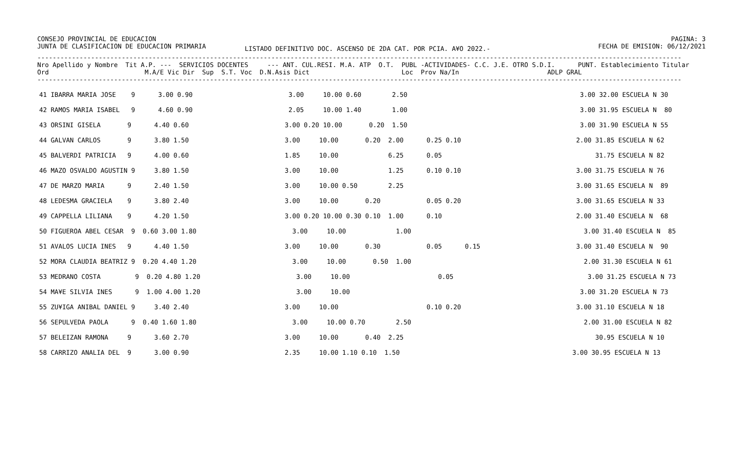CONSEJO PROVINCIAL DE EDUCACION
JUNTA DE CLASIFICACION DE EDUCACION PRIMARIA
LISTADO DEFINITIVO DOC. ASCENSO DE 2DA CAT. POR PCIA. A¥O 2022.-
PAGINA: 3
FECHA DE EMISION: 06/12/2021
------------------------------------------------------------------------------------------------------------------------------------------------------------------------
Nro Apellido y Nombre  Tit A.P. ---  SERVICIOS DOCENTES     --- ANT. CUL.RESI. M.A. ATP  O.T.  PUBL -ACTIVIDADES- C.C. J.E. OTRO S.D.I.      PUNT. Establecimiento Titular
Ord                         M.A/E Vic Dir  Sup  S.T. Voc  D.N.Asis Dict                        Loc  Prov Na/In                       ADLP GRAL
------------------------------------------------------------------------------------------------------------------------------------------------------------------------
| 41 IBARRA MARIA JOSE 9 3.00 0.90 3.00 10.00 0.60 2.50 3.00 32.00 ESCUELA N 30 |
| 42 RAMOS MARIA ISABEL 9 4.60 0.90 2.05 10.00 1.40 1.00 3.00 31.95 ESCUELA N 80 |
| 43 ORSINI GISELA 9 4.40 0.60 3.00 0.20 10.00 0.20 1.50 3.00 31.90 ESCUELA N 55 |
| 44 GALVAN CARLOS 9 3.80 1.50 3.00 10.00 0.20 2.00 0.25 0.10 2.00 31.85 ESCUELA N 62 |
| 45 BALVERDI PATRICIA 9 4.00 0.60 1.85 10.00 6.25 0.05 31.75 ESCUELA N 82 |
| 46 MAZO OSVALDO AGUSTIN 9 3.80 1.50 3.00 10.00 1.25 0.10 0.10 3.00 31.75 ESCUELA N 76 |
| 47 DE MARZO MARIA 9 2.40 1.50 3.00 10.00 0.50 2.25 3.00 31.65 ESCUELA N 89 |
| 48 LEDESMA GRACIELA 9 3.80 2.40 3.00 10.00 0.20 0.05 0.20 3.00 31.65 ESCUELA N 33 |
| 49 CAPPELLA LILIANA 9 4.20 1.50 3.00 0.20 10.00 0.30 0.10 1.00 0.10 2.00 31.40 ESCUELA N 68 |
| 50 FIGUEROA ABEL CESAR 9 0.60 3.00 1.80 3.00 10.00 1.00 3.00 31.40 ESCUELA N 85 |
| 51 AVALOS LUCIA INES 9 4.40 1.50 3.00 10.00 0.30 0.05 0.15 3.00 31.40 ESCUELA N 90 |
| 52 MORA CLAUDIA BEATRIZ 9 0.20 4.40 1.20 3.00 10.00 0.50 1.00 2.00 31.30 ESCUELA N 61 |
| 53 MEDRANO COSTA 9 0.20 4.80 1.20 3.00 10.00 0.05 3.00 31.25 ESCUELA N 73 |
| 54 MA¥E SILVIA INES 9 1.00 4.00 1.20 3.00 10.00 3.00 31.20 ESCUELA N 73 |
| 55 ZU¥IGA ANIBAL DANIEL 9 3.40 2.40 3.00 10.00 0.10 0.20 3.00 31.10 ESCUELA N 18 |
| 56 SEPULVEDA PAOLA 9 0.40 1.60 1.80 3.00 10.00 0.70 2.50 2.00 31.00 ESCUELA N 82 |
| 57 BELEIZAN RAMONA 9 3.60 2.70 3.00 10.00 0.40 2.25 30.95 ESCUELA N 10 |
| 58 CARRIZO ANALIA DEL 9 3.00 0.90 2.35 10.00 1.10 0.10 1.50 3.00 30.95 ESCUELA N 13 |